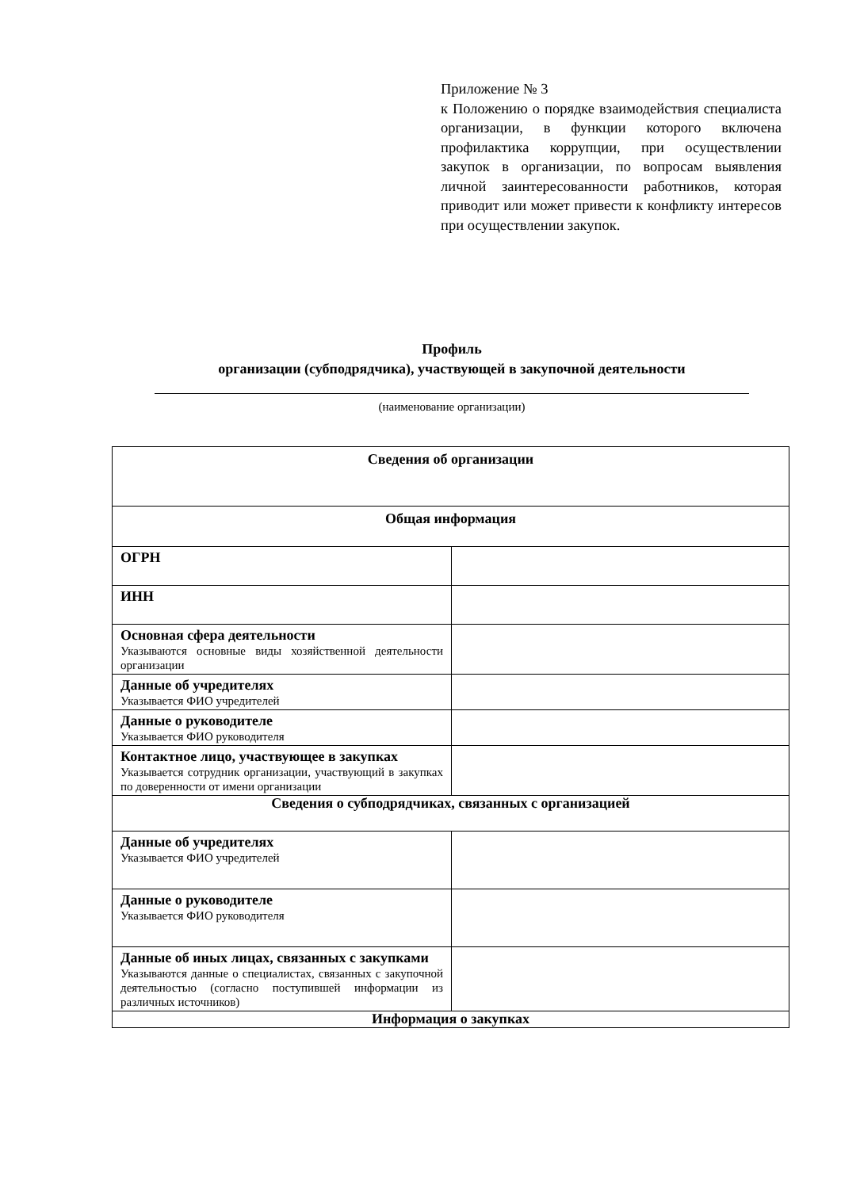Приложение № 3
к Положению о порядке взаимодействия специалиста организации, в функции которого включена профилактика коррупции, при осуществлении закупок в организации, по вопросам выявления личной заинтересованности работников, которая приводит или может привести к конфликту интересов при осуществлении закупок.
Профиль
организации (субподрядчика), участвующей в закупочной деятельности
(наименование организации)
| Сведения об организации | |
| Общая информация | |
| ОГРН | |
| ИНН | |
| Основная сфера деятельности Указываются основные виды хозяйственной деятельности организации | |
| Данные об учредителях Указывается ФИО учредителей | |
| Данные о руководителе Указывается ФИО руководителя | |
| Контактное лицо, участвующее в закупках Указывается сотрудник организации, участвующий в закупках по доверенности от имени организации | |
| Сведения о субподрядчиках, связанных с организацией | |
| Данные об учредителях Указывается ФИО учредителей | |
| Данные о руководителе Указывается ФИО руководителя | |
| Данные об иных лицах, связанных с закупками Указываются данные о специалистах, связанных с закупочной деятельностью (согласно поступившей информации из различных источников) | |
| Информация о закупках | |